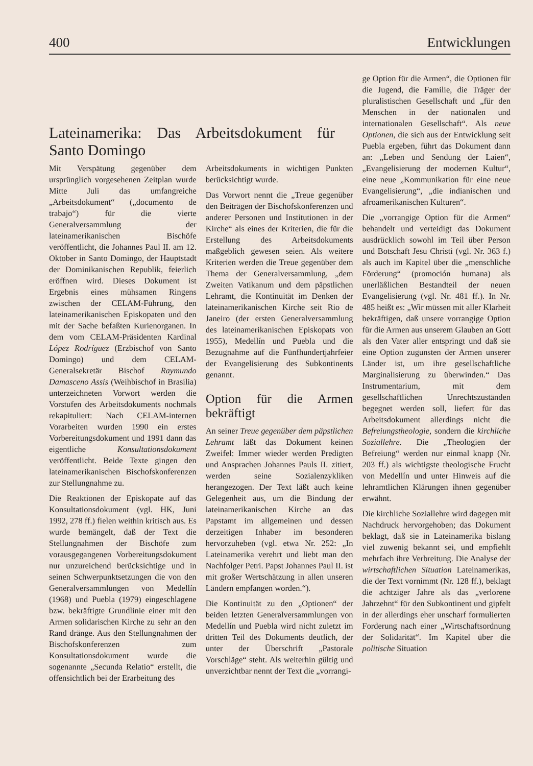400 Entwicklungen
Lateinamerika: Das Arbeitsdokument für Santo Domingo
Mit Verspätung gegenüber dem ursprünglich vorgesehenen Zeitplan wurde Mitte Juli das umfangreiche „Arbeitsdokument“ („documento de trabajo“) für die vierte Generalversammlung der lateinamerikanischen Bischöfe veröffentlicht, die Johannes Paul II. am 12. Oktober in Santo Domingo, der Hauptstadt der Dominikanischen Republik, feierlich eröffnen wird. Dieses Dokument ist Ergebnis eines mühsamen Ringens zwischen der CELAM-Führung, den lateinamerikanischen Episkopaten und den mit der Sache befaßten Kurienorganen. In dem vom CELAM-Präsidenten Kardinal López Rodríguez (Erzbischof von Santo Domingo) und dem CELAM-Generalsekretär Bischof Raymundo Damasceno Assis (Weihbischof in Brasilia) unterzeichneten Vorwort werden die Vorstufen des Arbeitsdokuments nochmals rekapituliert: Nach CELAM-internen Vorarbeiten wurden 1990 ein erstes Vorbereitungsdokument und 1991 dann das eigentliche Konsultationsdokument veröffentlicht. Beide Texte gingen den lateinamerikanischen Bischofskonferenzen zur Stellungnahme zu.
Die Reaktionen der Episkopate auf das Konsultationsdokument (vgl. HK, Juni 1992, 278 ff.) fielen weithin kritisch aus. Es wurde bemängelt, daß der Text die Stellungnahmen der Bischöfe zum vorausgegangenen Vorbereitungsdokument nur unzureichend berücksichtige und in seinen Schwerpunktsetzungen die von den Generalversammlungen von Medellín (1968) und Puebla (1979) eingeschlagene bzw. bekräftigte Grundlinie einer mit den Armen solidarischen Kirche zu sehr an den Rand dränge. Aus den Stellungnahmen der Bischofskonferenzen zum Konsultationsdokument wurde die sogenannte „Secunda Relatio“ erstellt, die offensichtlich bei der Erarbeitung des
Arbeitsdokuments in wichtigen Punkten berücksichtigt wurde.
Das Vorwort nennt die „Treue gegenüber den Beiträgen der Bischofskonferenzen und anderer Personen und Institutionen in der Kirche“ als eines der Kriterien, die für die Erstellung des Arbeitsdokuments maßgeblich gewesen seien. Als weitere Kriterien werden die Treue gegenüber dem Thema der Generalversammlung, „dem Zweiten Vatikanum und dem päpstlichen Lehramt, die Kontinuität im Denken der lateinamerikanischen Kirche seit Rio de Janeiro (der ersten Generalversammlung des lateinamerikanischen Episkopats von 1955), Medellín und Puebla und die Bezugnahme auf die Fünfhundertjahrfeier der Evangelisierung des Subkontinents genannt.
Option für die Armen bekräftigt
An seiner Treue gegenüber dem päpstlichen Lehramt läßt das Dokument keinen Zweifel: Immer wieder werden Predigten und Ansprachen Johannes Pauls II. zitiert, werden seine Sozialenzykliken herangezogen. Der Text läßt auch keine Gelegenheit aus, um die Bindung der lateinamerikanischen Kirche an das Papstamt im allgemeinen und dessen derzeitigen Inhaber im besonderen hervorzuheben (vgl. etwa Nr. 252: „In Lateinamerika verehrt und liebt man den Nachfolger Petri. Papst Johannes Paul II. ist mit großer Wertschätzung in allen unseren Ländern empfangen worden.“).
Die Kontinuität zu den „Optionen“ der beiden letzten Generalversammlungen von Medellín und Puebla wird nicht zuletzt im dritten Teil des Dokuments deutlich, der unter der Überschrift „Pastorale Vorschläge“ steht. Als weiterhin gültig und unverzichtbar nennt der Text die „vorrangi-
ge Option für die Armen“, die Optionen für die Jugend, die Familie, die Träger der pluralistischen Gesellschaft und „für den Menschen in der nationalen und internationalen Gesellschaft“. Als neue Optionen, die sich aus der Entwicklung seit Puebla ergeben, führt das Dokument dann an: „Leben und Sendung der Laien“, „Evangelisierung der modernen Kultur“, eine neue „Kommunikation für eine neue Evangelisierung“, „die indianischen und afroamerikanischen Kulturen“.
Die „vorrangige Option für die Armen“ behandelt und verteidigt das Dokument ausdrücklich sowohl im Teil über Person und Botschaft Jesu Christi (vgl. Nr. 363 f.) als auch im Kapitel über die „menschliche Förderung“ (promoción humana) als unerläßlichen Bestandteil der neuen Evangelisierung (vgl. Nr. 481 ff.). In Nr. 485 heißt es: „Wir müssen mit aller Klarheit bekräftigen, daß unsere vorrangige Option für die Armen aus unserem Glauben an Gott als den Vater aller entspringt und daß sie eine Option zugunsten der Armen unserer Länder ist, um ihre gesellschaftliche Marginalisierung zu überwinden.“ Das Instrumentarium, mit dem gesellschaftlichen Unrechtszuständen begegnet werden soll, liefert für das Arbeitsdokument allerdings nicht die Befreiungstheologie, sondern die kirchliche Soziallehre. Die „Theologien der Befreiung“ werden nur einmal knapp (Nr. 203 ff.) als wichtigste theologische Frucht von Medellín und unter Hinweis auf die lehramtlichen Klärungen ihnen gegenüber erwähnt.
Die kirchliche Soziallehre wird dagegen mit Nachdruck hervorgehoben; das Dokument beklagt, daß sie in Lateinamerika bislang viel zuwenig bekannt sei, und empfiehlt mehrfach ihre Verbreitung. Die Analyse der wirtschaftlichen Situation Lateinamerikas, die der Text vornimmt (Nr. 128 ff.), beklagt die achtziger Jahre als das „verlorene Jahrzehnt“ für den Subkontinent und gipfelt in der allerdings eher unscharf formulierten Forderung nach einer „Wirtschaftsordnung der Solidarität“. Im Kapitel über die politische Situation